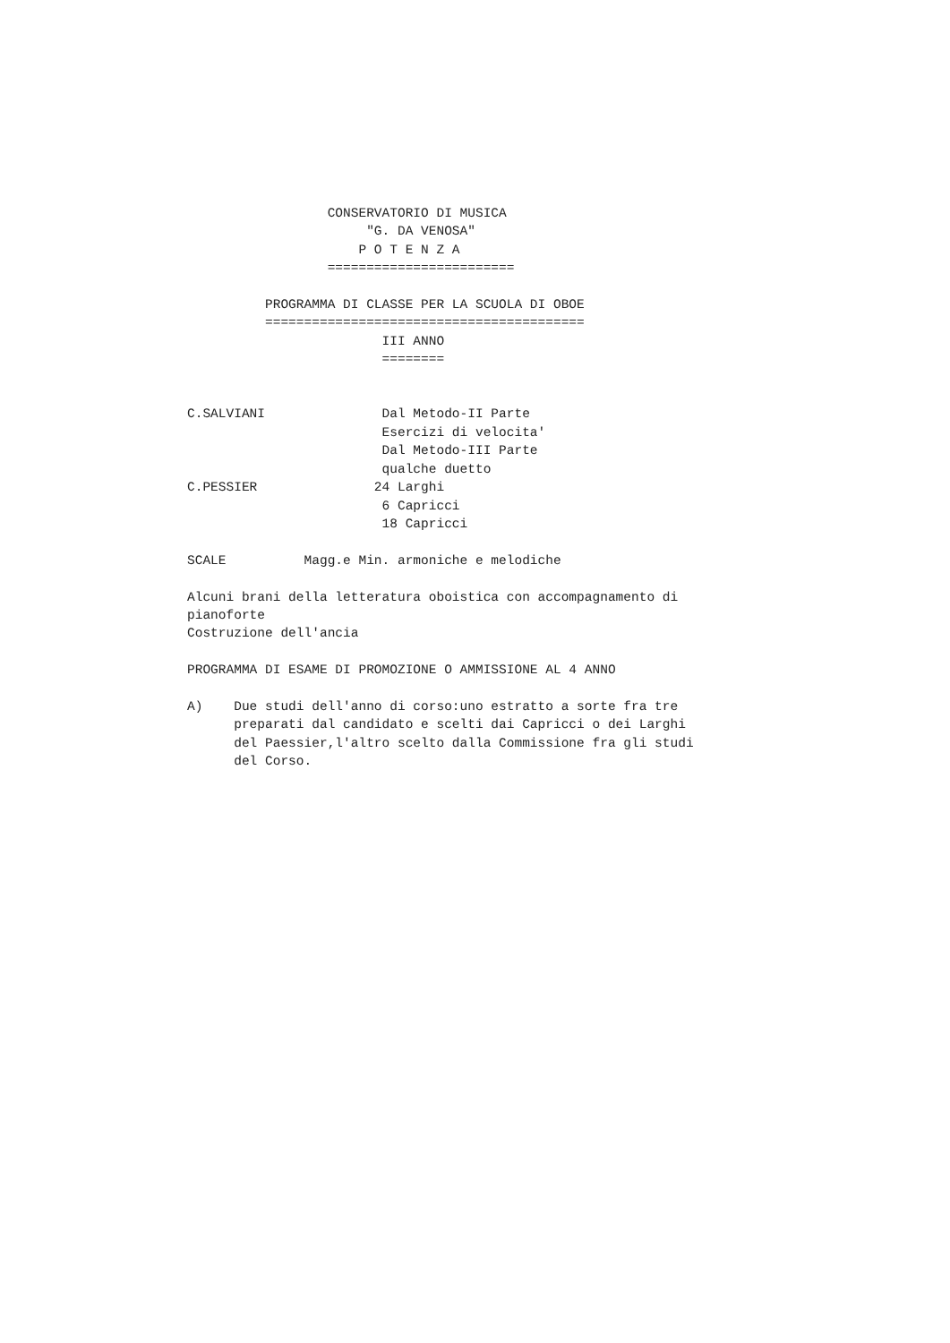CONSERVATORIO DI MUSICA
                       "G. DA VENOSA"
                      P O T E N Z A
                  ========================

          PROGRAMMA DI CLASSE PER LA SCUOLA DI OBOE
          =========================================
                         III ANNO
                         ========


C.SALVIANI               Dal Metodo-II Parte
                         Esercizi di velocita'
                         Dal Metodo-III Parte
                         qualche duetto
C.PESSIER               24 Larghi
                         6 Capricci
                         18 Capricci

SCALE          Magg.e Min. armoniche e melodiche

Alcuni brani della letteratura oboistica con accompagnamento di
pianoforte
Costruzione dell'ancia

PROGRAMMA DI ESAME DI PROMOZIONE O AMMISSIONE AL 4 ANNO

A)    Due studi dell'anno di corso:uno estratto a sorte fra tre
      preparati dal candidato e scelti dai Capricci o dei Larghi
      del Paessier,l'altro scelto dalla Commissione fra gli studi
      del Corso.